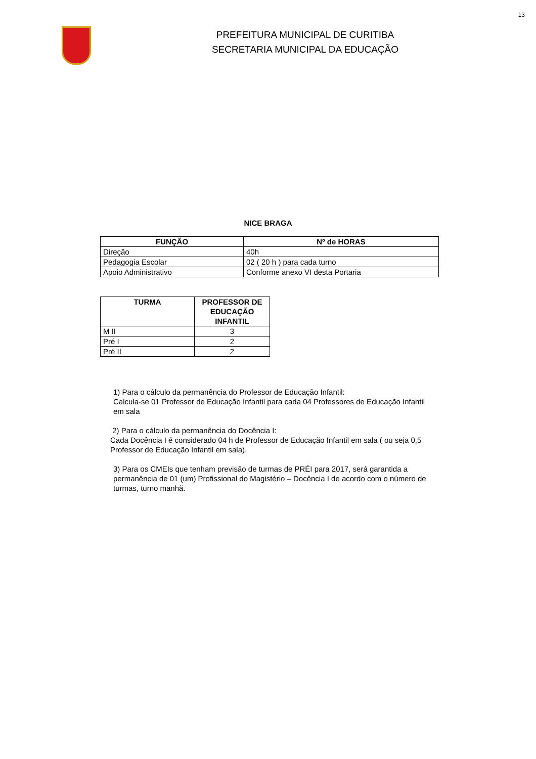13
PREFEITURA MUNICIPAL DE CURITIBA
SECRETARIA MUNICIPAL DA EDUCAÇÃO
NICE BRAGA
| FUNÇÃO | Nº de HORAS |
| --- | --- |
| Direção | 40h |
| Pedagogia Escolar | 02 ( 20 h ) para cada turno |
| Apoio Administrativo | Conforme anexo VI desta Portaria |
| TURMA | PROFESSOR DE EDUCAÇÃO INFANTIL |
| --- | --- |
| M II | 3 |
| Pré I | 2 |
| Pré II | 2 |
1) Para o cálculo da permanência do Professor de Educação Infantil:
Calcula-se 01 Professor de Educação Infantil para cada 04 Professores de Educação Infantil em sala
2) Para o cálculo da permanência do Docência I:
Cada Docência I é considerado 04 h de Professor de Educação Infantil em sala ( ou seja 0,5 Professor de Educação Infantil em sala).
3) Para os CMEIs que tenham previsão de turmas de PRÉI para 2017, será garantida a permanência de 01 (um) Profissional do Magistério – Docência I de acordo com o número de turmas, turno manhã.